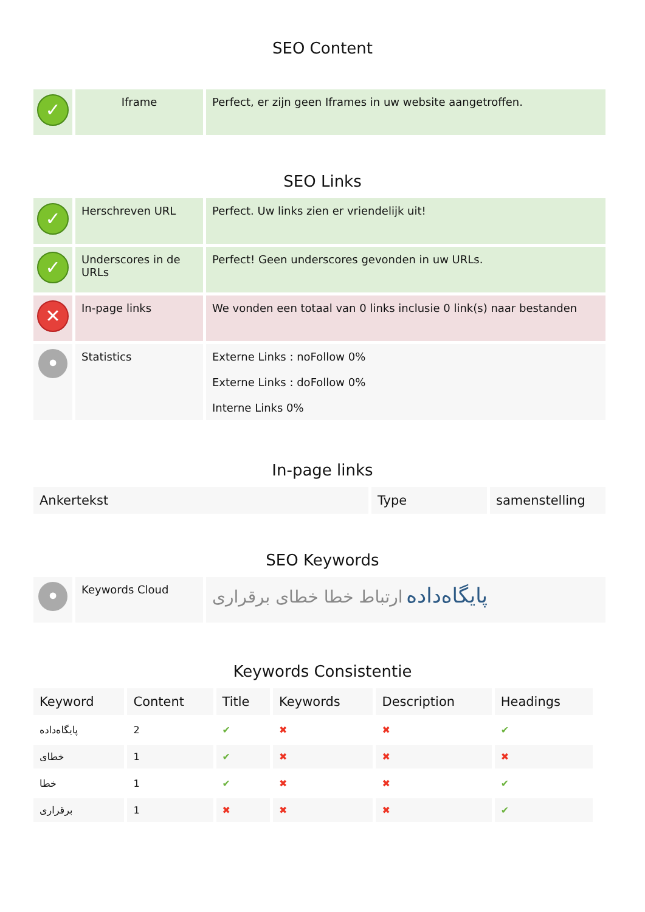SEO Content
| ✓ | Iframe | Perfect, er zijn geen Iframes in uw website aangetroffen. |
SEO Links
| ✓ | Herschreven URL | Perfect. Uw links zien er vriendelijk uit! |
| ✓ | Underscores in de URLs | Perfect! Geen underscores gevonden in uw URLs. |
| ✕ | In-page links | We vonden een totaal van 0 links inclusie 0 link(s) naar bestanden |
| • | Statistics | Externe Links : noFollow 0% Externe Links : doFollow 0% Interne Links 0% |
In-page links
| Ankertekst | Type | samenstelling |
| --- | --- | --- |
SEO Keywords
| • | Keywords Cloud | پایگاه‌داده ارتباط خطا خطای برقراری |
Keywords Consistentie
| Keyword | Content | Title | Keywords | Description | Headings |
| --- | --- | --- | --- | --- | --- |
| پایگاه‌داده | 2 | ✔ | ✖ | ✖ | ✔ |
| خطای | 1 | ✔ | ✖ | ✖ | ✖ |
| خطا | 1 | ✔ | ✖ | ✖ | ✔ |
| برقراری | 1 | ✖ | ✖ | ✖ | ✔ |